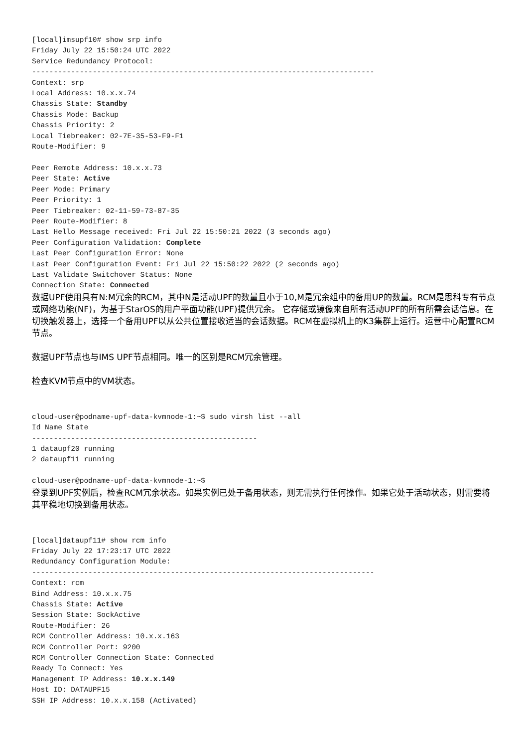[local]imsupf10# show srp info
Friday July 22 15:50:24 UTC 2022
Service Redundancy Protocol:
-------------------------------------------------------------------------------
Context: srp
Local Address: 10.x.x.74
Chassis State: Standby
Chassis Mode: Backup
Chassis Priority: 2
Local Tiebreaker: 02-7E-35-53-F9-F1
Route-Modifier: 9

Peer Remote Address: 10.x.x.73
Peer State: Active
Peer Mode: Primary
Peer Priority: 1
Peer Tiebreaker: 02-11-59-73-87-35
Peer Route-Modifier: 8
Last Hello Message received: Fri Jul 22 15:50:21 2022 (3 seconds ago)
Peer Configuration Validation: Complete
Last Peer Configuration Error: None
Last Peer Configuration Event: Fri Jul 22 15:50:22 2022 (2 seconds ago)
Last Validate Switchover Status: None
Connection State: Connected
数据UPF使用具有N:M冗余的RCM，其中N是活动UPF的数量且小于10,M是冗余组中的备用UP的数量。RCM是思科专有节点或网络功能(NF)，为基于StarOS的用户平面功能(UPF)提供冗余。 它存储或镜像来自所有活动UPF的所有所需会话信息。在切换触发器上，选择一个备用UPF以从公共位置接收适当的会话数据。RCM在虚拟机上的K3集群上运行。运营中心配置RCM节点。
数据UPF节点也与IMS UPF节点相同。唯一的区别是RCM冗余管理。
检查KVM节点中的VM状态。
cloud-user@podname-upf-data-kvmnode-1:~$ sudo virsh list --all
Id Name State
----------------------------------------------------
1 dataupf20 running
2 dataupf11 running

cloud-user@podname-upf-data-kvmnode-1:~$
登录到UPF实例后，检查RCM冗余状态。如果实例已处于备用状态，则无需执行任何操作。如果它处于活动状态，则需要将其平稳地切换到备用状态。
[local]dataupf11# show rcm info
Friday July 22 17:23:17 UTC 2022
Redundancy Configuration Module:
-------------------------------------------------------------------------------
Context: rcm
Bind Address: 10.x.x.75
Chassis State: Active
Session State: SockActive
Route-Modifier: 26
RCM Controller Address: 10.x.x.163
RCM Controller Port: 9200
RCM Controller Connection State: Connected
Ready To Connect: Yes
Management IP Address: 10.x.x.149
Host ID: DATAUPF15
SSH IP Address: 10.x.x.158 (Activated)